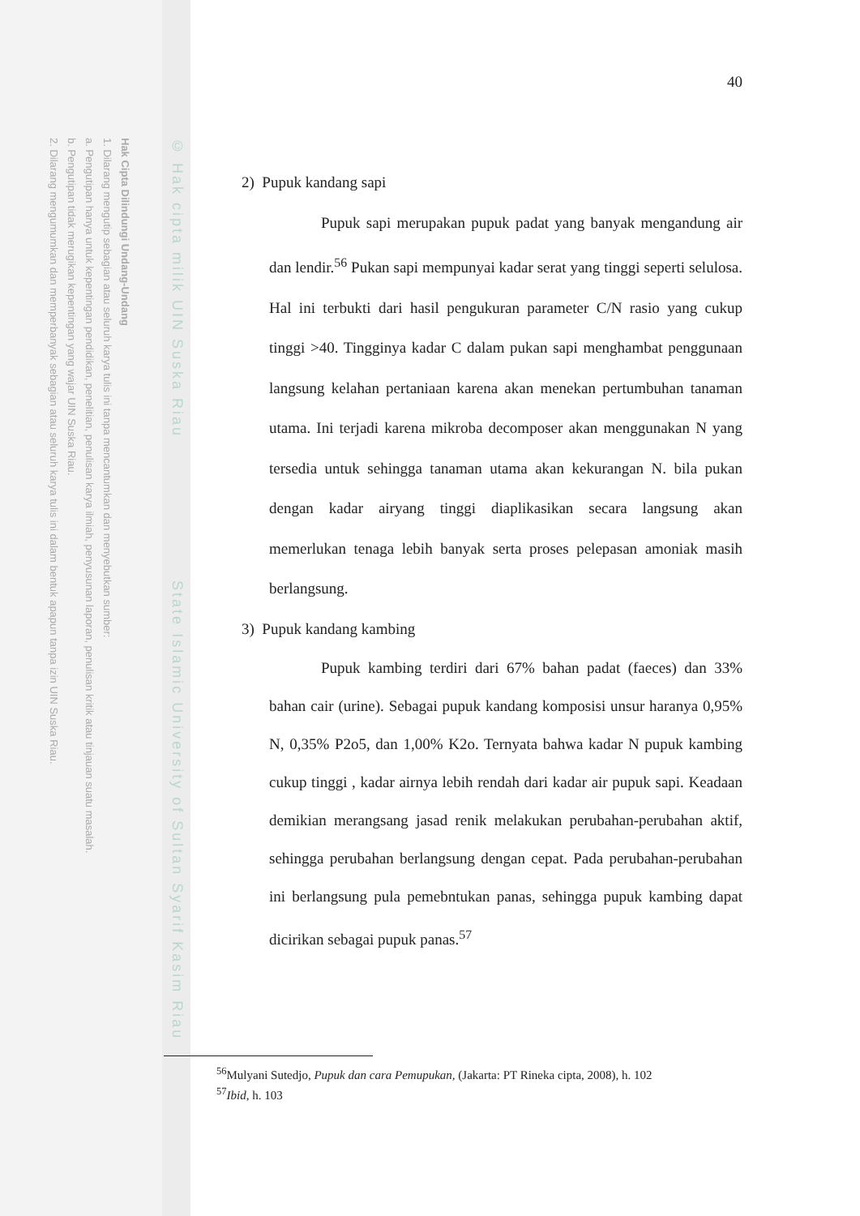Hak Cipta Dilindungi Undang-Undang
1. Dilarang mengutip sebagian atau seluruh karya tulis ini tanpa mencantumkan dan menyebutkan sumber:
a. Pengutipan hanya untuk kepentingan pendidikan, penelitian, penulisan karya ilmiah, penyusunan laporan, penulisan kritik atau tinjauan suatu masalah.
b. Pengutipan tidak merugikan kepentingan yang wajar UIN Suska Riau.
2. Dilarang mengumumkan dan memperbanyak sebagian atau seluruh karya tulis ini dalam bentuk apapun tanpa izin UIN Suska Riau.
© Hak cipta milik UIN Suska Riau State Islamic University of Sultan Syarif Kasim Riau
40
2) Pupuk kandang sapi
Pupuk sapi merupakan pupuk padat yang banyak mengandung air dan lendir.<sup>56</sup> Pukan sapi mempunyai kadar serat yang tinggi seperti selulosa. Hal ini terbukti dari hasil pengukuran parameter C/N rasio yang cukup tinggi >40. Tingginya kadar C dalam pukan sapi menghambat penggunaan langsung kelahan pertaniaan karena akan menekan pertumbuhan tanaman utama. Ini terjadi karena mikroba decomposer akan menggunakan N yang tersedia untuk sehingga tanaman utama akan kekurangan N. bila pukan dengan kadar airyang tinggi diaplikasikan secara langsung akan memerlukan tenaga lebih banyak serta proses pelepasan amoniak masih berlangsung.
3) Pupuk kandang kambing
Pupuk kambing terdiri dari 67% bahan padat (faeces) dan 33% bahan cair (urine). Sebagai pupuk kandang komposisi unsur haranya 0,95% N, 0,35% P2o5, dan 1,00% K2o. Ternyata bahwa kadar N pupuk kambing cukup tinggi , kadar airnya lebih rendah dari kadar air pupuk sapi. Keadaan demikian merangsang jasad renik melakukan perubahan-perubahan aktif, sehingga perubahan berlangsung dengan cepat. Pada perubahan-perubahan ini berlangsung pula pemebntukan panas, sehingga pupuk kambing dapat dicirikan sebagai pupuk panas.<sup>57</sup>
<sup>56</sup> Mulyani Sutedjo, Pupuk dan cara Pemupukan, (Jakarta: PT Rineka cipta, 2008), h. 102
<sup>57</sup> Ibid, h. 103